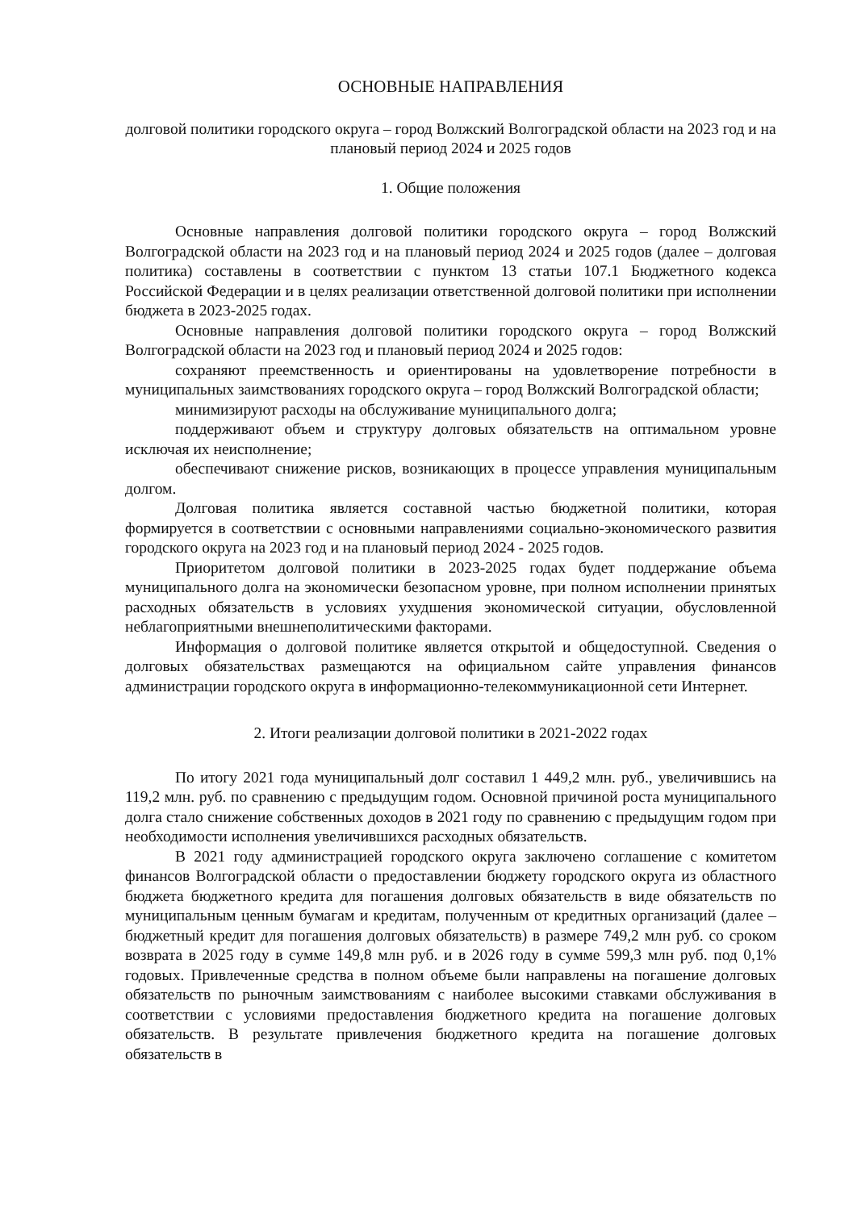ОСНОВНЫЕ НАПРАВЛЕНИЯ
долговой политики городского округа – город Волжский Волгоградской области на 2023 год и на плановый период 2024 и 2025 годов
1. Общие положения
Основные направления долговой политики городского округа – город Волжский Волгоградской области на 2023 год и на плановый период 2024 и 2025 годов (далее – долговая политика) составлены в соответствии с пунктом 13 статьи 107.1 Бюджетного кодекса Российской Федерации и в целях реализации ответственной долговой политики при исполнении бюджета в 2023-2025 годах.
Основные направления долговой политики городского округа – город Волжский Волгоградской области на 2023 год и плановый период 2024 и 2025 годов:
сохраняют преемственность и ориентированы на удовлетворение потребности в муниципальных заимствованиях городского округа – город Волжский Волгоградской области;
минимизируют расходы на обслуживание муниципального долга;
поддерживают объем и структуру долговых обязательств на оптимальном уровне исключая их неисполнение;
обеспечивают снижение рисков, возникающих в процессе управления муниципальным долгом.
Долговая политика является составной частью бюджетной политики, которая формируется в соответствии с основными направлениями социально-экономического развития городского округа на 2023 год и на плановый период 2024 - 2025 годов.
Приоритетом долговой политики в 2023-2025 годах будет поддержание объема муниципального долга на экономически безопасном уровне, при полном исполнении принятых расходных обязательств в условиях ухудшения экономической ситуации, обусловленной неблагоприятными внешнеполитическими факторами.
Информация о долговой политике является открытой и общедоступной. Сведения о долговых обязательствах размещаются на официальном сайте управления финансов администрации городского округа в информационно-телекоммуникационной сети Интернет.
2. Итоги реализации долговой политики в 2021-2022 годах
По итогу 2021 года муниципальный долг составил 1 449,2 млн. руб., увеличившись на 119,2 млн. руб. по сравнению с предыдущим годом. Основной причиной роста муниципального долга стало снижение собственных доходов в 2021 году по сравнению с предыдущим годом при необходимости исполнения увеличившихся расходных обязательств.
В 2021 году администрацией городского округа заключено соглашение с комитетом финансов Волгоградской области о предоставлении бюджету городского округа из областного бюджета бюджетного кредита для погашения долговых обязательств в виде обязательств по муниципальным ценным бумагам и кредитам, полученным от кредитных организаций (далее – бюджетный кредит для погашения долговых обязательств) в размере 749,2 млн руб. со сроком возврата в 2025 году в сумме 149,8 млн руб. и в 2026 году в сумме 599,3 млн руб. под 0,1% годовых. Привлеченные средства в полном объеме были направлены на погашение долговых обязательств по рыночным заимствованиям с наиболее высокими ставками обслуживания в соответствии с условиями предоставления бюджетного кредита на погашение долговых обязательств. В результате привлечения бюджетного кредита на погашение долговых обязательств в